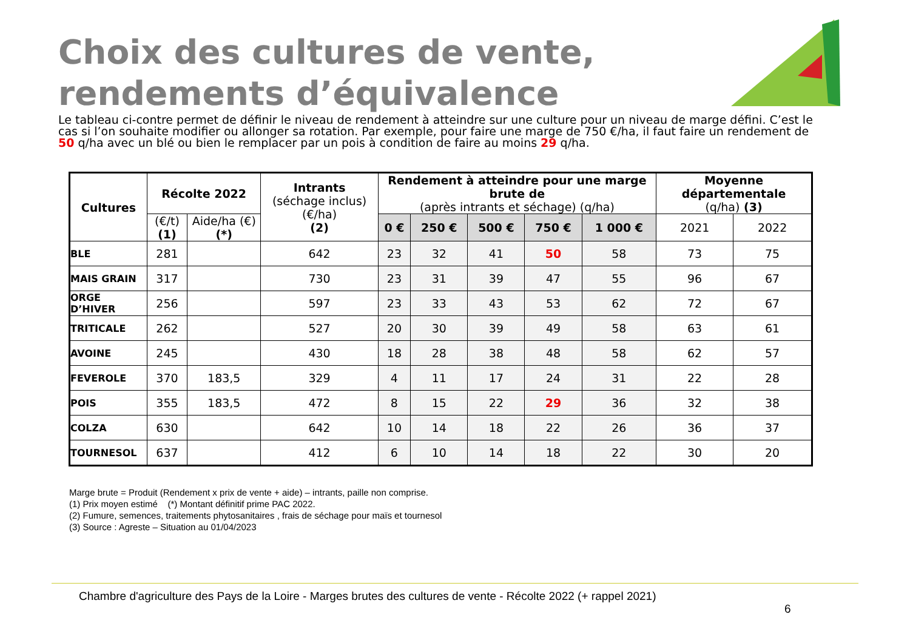Choix des cultures de vente,
rendements d’équivalence
Le tableau ci-contre permet de définir le niveau de rendement à atteindre sur une culture pour un niveau de marge défini. C’est le cas si l’on souhaite modifier ou allonger sa rotation. Par exemple, pour faire une marge de 750 €/ha, il faut faire un rendement de 50 q/ha avec un blé ou bien le remplacer par un pois à condition de faire au moins 29 q/ha.
| Cultures | Récolte 2022 | | Intrants (séchage inclus) (€/ha) (2) | Rendement à atteindre pour une marge brute de (après intrants et séchage) (q/ha) | | | | | Moyenne départementale (q/ha) (3) | |
| --- | --- | --- | --- | --- | --- | --- | --- | --- | --- | --- |
| | (€/t) (1) | Aide/ha (€) (*) | | 0 € | 250 € | 500 € | 750 € | 1 000 € | 2021 | 2022 |
| BLE | 281 | | 642 | 23 | 32 | 41 | 50 | 58 | 73 | 75 |
| MAIS GRAIN | 317 | | 730 | 23 | 31 | 39 | 47 | 55 | 96 | 67 |
| ORGE D’HIVER | 256 | | 597 | 23 | 33 | 43 | 53 | 62 | 72 | 67 |
| TRITICALE | 262 | | 527 | 20 | 30 | 39 | 49 | 58 | 63 | 61 |
| AVOINE | 245 | | 430 | 18 | 28 | 38 | 48 | 58 | 62 | 57 |
| FEVEROLE | 370 | 183,5 | 329 | 4 | 11 | 17 | 24 | 31 | 22 | 28 |
| POIS | 355 | 183,5 | 472 | 8 | 15 | 22 | 29 | 36 | 32 | 38 |
| COLZA | 630 | | 642 | 10 | 14 | 18 | 22 | 26 | 36 | 37 |
| TOURNESOL | 637 | | 412 | 6 | 10 | 14 | 18 | 22 | 30 | 20 |
Marge brute = Produit (Rendement x prix de vente + aide) – intrants, paille non comprise.
(1) Prix moyen estimé (*) Montant définitif prime PAC 2022.
(2) Fumure, semences, traitements phytosanitaires , frais de séchage pour maïs et tournesol
(3) Source : Agreste – Situation au 01/04/2023
Chambre d'agriculture des Pays de la Loire - Marges brutes des cultures de vente - Récolte 2022 (+ rappel 2021)
6